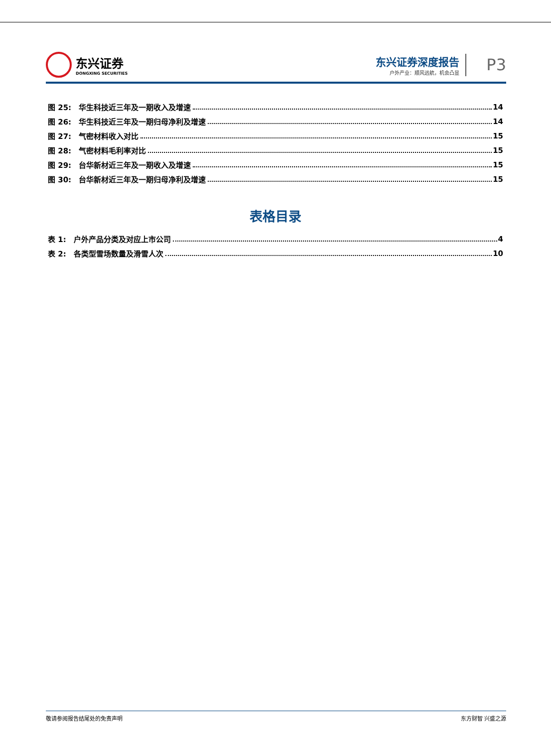东兴证券
DONGXING SECURITIES
东兴证券深度报告
户外产业：顺风远航，机会凸显
P3
图 25:　华生科技近三年及一期收入及增速 14
图 26:　华生科技近三年及一期归母净利及增速 14
图 27:　气密材料收入对比 15
图 28:　气密材料毛利率对比 15
图 29:　台华新材近三年及一期收入及增速 15
图 30:　台华新材近三年及一期归母净利及增速 15
表格目录
表 1:　户外产品分类及对应上市公司 4
表 2:　各类型雪场数量及滑雪人次 10
敬请参阅报告结尾处的免责声明 东方财智 兴盛之源